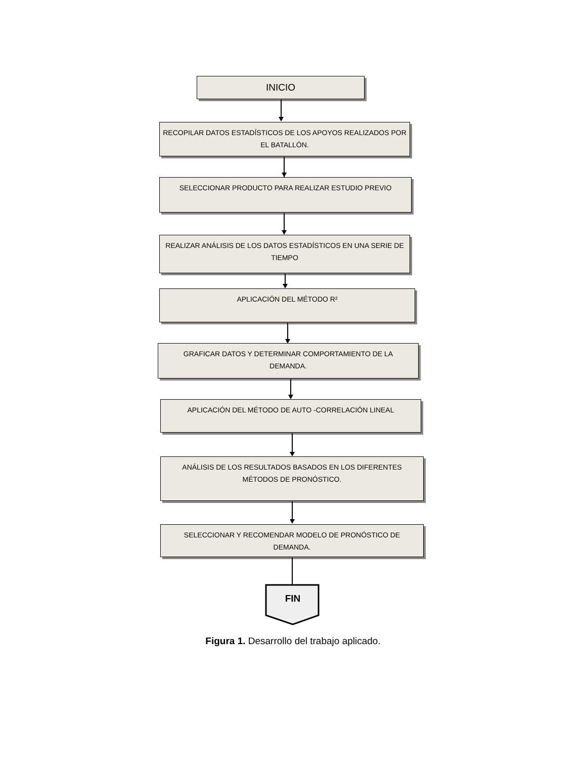INICIO
RECOPILAR DATOS ESTADÍSTICOS DE LOS APOYOS REALIZADOS POR
EL BATALLÓN.
SELECCIONAR PRODUCTO PARA REALIZAR ESTUDIO PREVIO
REALIZAR ANÁLISIS DE LOS DATOS ESTADÍSTICOS EN UNA SERIE DE
TIEMPO
APLICACIÓN DEL MÉTODO R²
GRAFICAR DATOS Y DETERMINAR COMPORTAMIENTO DE LA
DEMANDA.
APLICACIÓN DEL MÉTODO DE AUTO -CORRELACIÓN LINEAL
ANÁLISIS DE LOS RESULTADOS BASADOS EN LOS DIFERENTES
MÉTODOS DE PRONÓSTICO.
SELECCIONAR Y RECOMENDAR MODELO DE PRONÓSTICO DE
DEMANDA.
FIN
Figura 1. Desarrollo del trabajo aplicado.